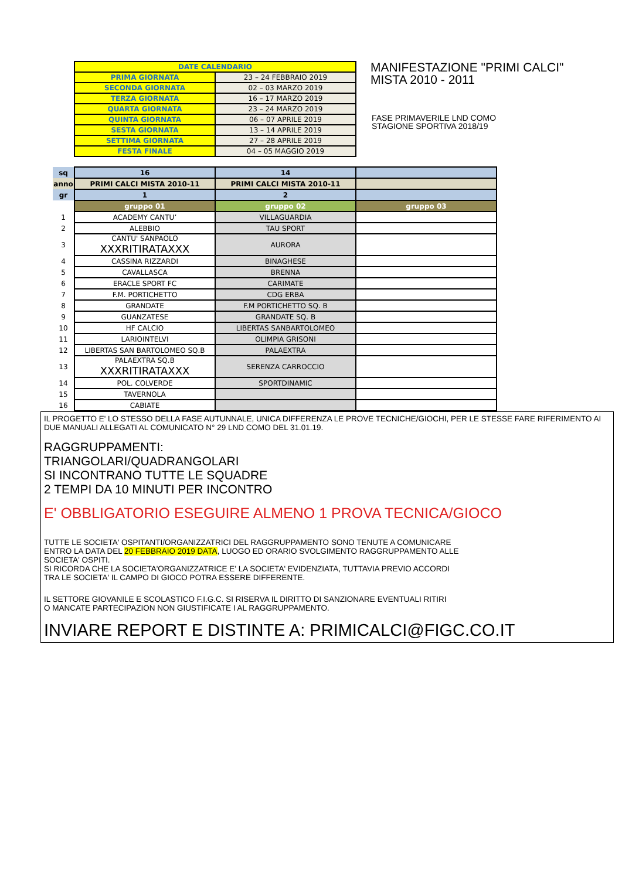| DATE CALENDARIO | |
| PRIMA GIORNATA | 23 – 24 FEBBRAIO 2019 |
| SECONDA GIORNATA | 02 – 03 MARZO 2019 |
| TERZA GIORNATA | 16 – 17 MARZO 2019 |
| QUARTA GIORNATA | 23 – 24 MARZO 2019 |
| QUINTA GIORNATA | 06 – 07 APRILE 2019 |
| SESTA GIORNATA | 13 – 14 APRILE 2019 |
| SETTIMA GIORNATA | 27 – 28 APRILE 2019 |
| FESTA FINALE | 04 – 05 MAGGIO 2019 |
MANIFESTAZIONE "PRIMI CALCI"
MISTA 2010 - 2011
FASE PRIMAVERILE LND COMO
STAGIONE SPORTIVA 2018/19
| sq | 16 | 14 | |
| anno | PRIMI CALCI MISTA 2010-11 | PRIMI CALCI MISTA 2010-11 | |
| gr | 1 | 2 | |
| | gruppo 01 | gruppo 02 | gruppo 03 |
| 1 | ACADEMY CANTU’ | VILLAGUARDIA | |
| 2 | ALEBBIO | TAU SPORT | |
| 3 | CANTU' SANPAOLO XXXRITIRATAXXX | AURORA | |
| 4 | CASSINA RIZZARDI | BINAGHESE | |
| 5 | CAVALLASCA | BRENNA | |
| 6 | ERACLE SPORT FC | CARIMATE | |
| 7 | F.M. PORTICHETTO | CDG ERBA | |
| 8 | GRANDATE | F.M PORTICHETTO SQ. B | |
| 9 | GUANZATESE | GRANDATE SQ. B | |
| 10 | HF CALCIO | LIBERTAS SANBARTOLOMEO | |
| 11 | LARIOINTELVI | OLIMPIA GRISONI | |
| 12 | LIBERTAS SAN BARTOLOMEO SQ.B | PALAEXTRA | |
| 13 | PALAEXTRA SQ.B XXXRITIRATAXXX | SERENZA CARROCCIO | |
| 14 | POL. COLVERDE | SPORTDINAMIC | |
| 15 | TAVERNOLA | | |
| 16 | CABIATE | | |
IL PROGETTO E' LO STESSO DELLA FASE AUTUNNALE, UNICA DIFFERENZA LE PROVE TECNICHE/GIOCHI, PER LE STESSE FARE RIFERIMENTO AI DUE MANUALI ALLEGATI AL COMUNICATO N° 29 LND COMO DEL 31.01.19.
RAGGRUPPAMENTI:
TRIANGOLARI/QUADRANGOLARI
SI INCONTRANO TUTTE LE SQUADRE
2 TEMPI DA 10 MINUTI PER INCONTRO
E' OBBLIGATORIO ESEGUIRE ALMENO 1 PROVA TECNICA/GIOCO
TUTTE LE SOCIETA' OSPITANTI/ORGANIZZATRICI DEL RAGGRUPPAMENTO SONO TENUTE A COMUNICARE
ENTRO LA DATA DEL 20 FEBBRAIO 2019 DATA, LUOGO ED ORARIO SVOLGIMENTO RAGGRUPPAMENTO ALLE
SOCIETA' OSPITI.
SI RICORDA CHE LA SOCIETA'ORGANIZZATRICE E' LA SOCIETA' EVIDENZIATA, TUTTAVIA PREVIO ACCORDI
TRA LE SOCIETA' IL CAMPO DI GIOCO POTRA ESSERE DIFFERENTE.
IL SETTORE GIOVANILE E SCOLASTICO F.I.G.C. SI RISERVA IL DIRITTO DI SANZIONARE EVENTUALI RITIRI
O MANCATE PARTECIPAZION NON GIUSTIFICATE I AL RAGGRUPPAMENTO.
INVIARE REPORT E DISTINTE A: PRIMICALCI@FIGC.CO.IT